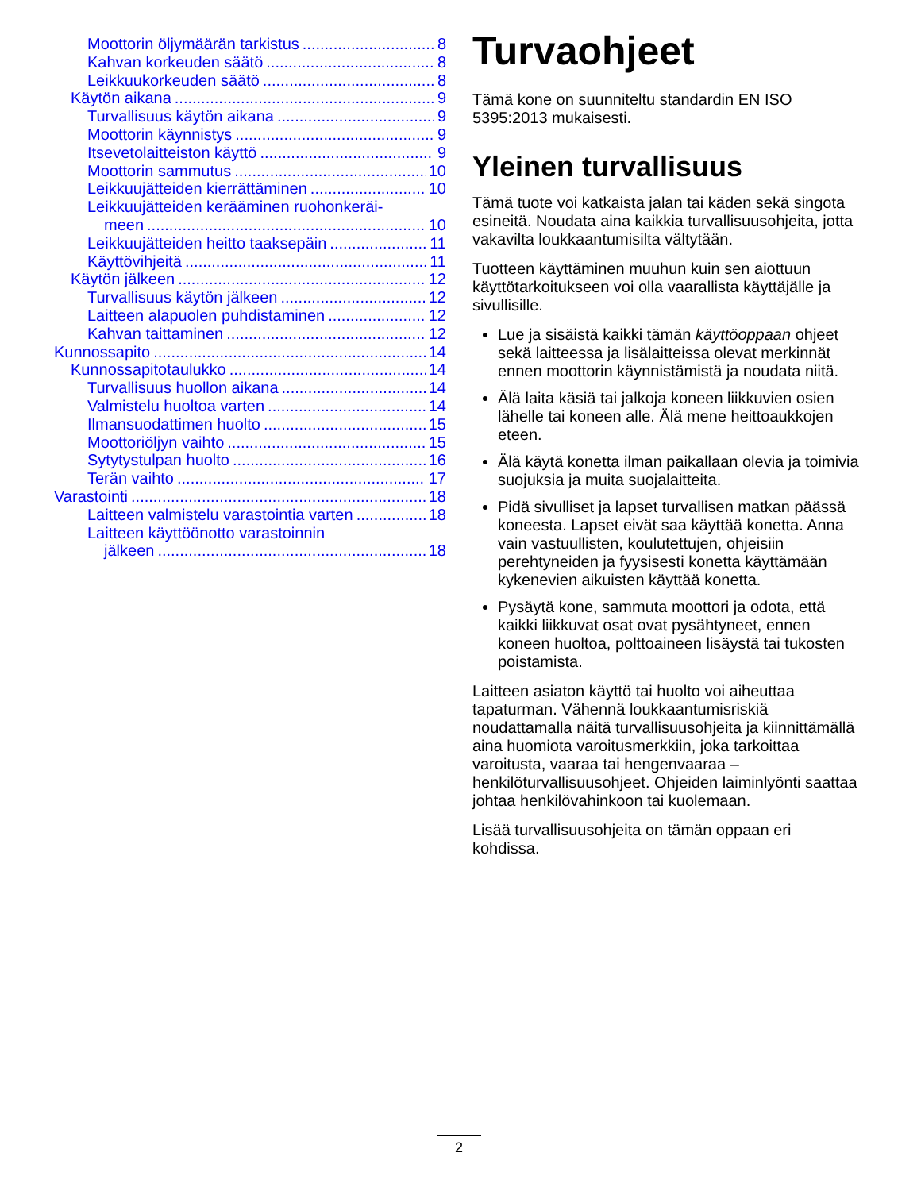Moottorin öljymäärän tarkistus 8
Kahvan korkeuden säätö 8
Leikkuukorkeuden säätö 8
Käytön aikana 9
Turvallisuus käytön aikana 9
Moottorin käynnistys 9
Itsevetolaitteiston käyttö 9
Moottorin sammutus 10
Leikkuujätteiden kierrättäminen 10
Leikkuujätteiden kerääminen ruohonkeräi-
meen 10
Leikkuujätteiden heitto taaksepäin 11
Käyttövihjeitä 11
Käytön jälkeen 12
Turvallisuus käytön jälkeen 12
Laitteen alapuolen puhdistaminen 12
Kahvan taittaminen 12
Kunnossapito 14
Kunnossapitotaulukko 14
Turvallisuus huollon aikana 14
Valmistelu huoltoa varten 14
Ilmansuodattimen huolto 15
Moottoriöljyn vaihto 15
Sytytystulpan huolto 16
Terän vaihto 17
Varastointi 18
Laitteen valmistelu varastointia varten 18
Laitteen käyttöönotto varastoinnin
jälkeen 18
Turvaohjeet
Tämä kone on suunniteltu standardin EN ISO 5395:2013 mukaisesti.
Yleinen turvallisuus
Tämä tuote voi katkaista jalan tai käden sekä singota esineitä. Noudata aina kaikkia turvallisuusohjeita, jotta vakavilta loukkaantumisilta vältytään.
Tuotteen käyttäminen muuhun kuin sen aiottuun käyttötarkoitukseen voi olla vaarallista käyttäjälle ja sivullisille.
Lue ja sisäistä kaikki tämän käyttöoppaan ohjeet sekä laitteessa ja lisälaitteissa olevat merkinnät ennen moottorin käynnistämistä ja noudata niitä.
Älä laita käsiä tai jalkoja koneen liikkuvien osien lähelle tai koneen alle. Älä mene heittoaukkojen eteen.
Älä käytä konetta ilman paikallaan olevia ja toimivia suojuksia ja muita suojalaitteita.
Pidä sivulliset ja lapset turvallisen matkan päässä koneesta. Lapset eivät saa käyttää konetta. Anna vain vastuullisten, koulutettujen, ohjeisiin perehtyneiden ja fyysisesti konetta käyttämään kykenevien aikuisten käyttää konetta.
Pysäytä kone, sammuta moottori ja odota, että kaikki liikkuvat osat ovat pysähtyneet, ennen koneen huoltoa, polttoaineen lisäystä tai tukosten poistamista.
Laitteen asiaton käyttö tai huolto voi aiheuttaa tapaturman. Vähennä loukkaantumisriskiä noudattamalla näitä turvallisuusohjeita ja kiinnittämällä aina huomiota varoitusmerkkiin, joka tarkoittaa varoitusta, vaaraa tai hengenvaaraa – henkilöturvallisuusohjeet. Ohjeiden laiminlyönti saattaa johtaa henkilövahinkoon tai kuolemaan.
Lisää turvallisuusohjeita on tämän oppaan eri kohdissa.
2